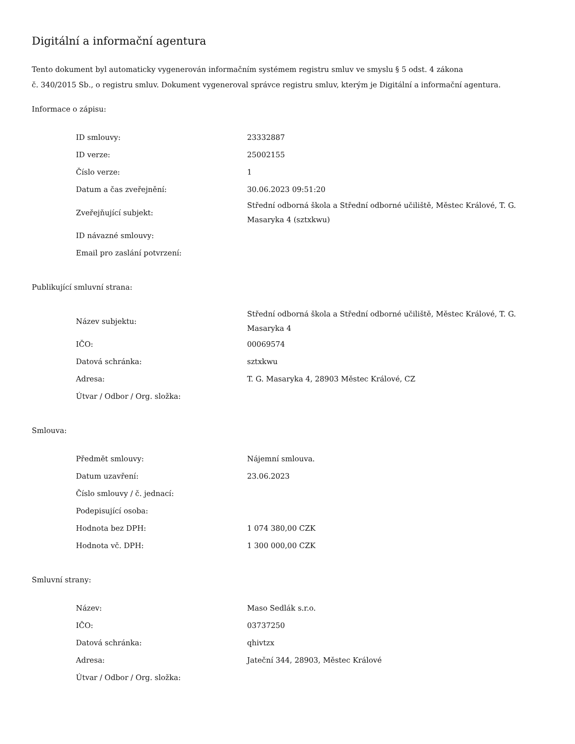Digitální a informační agentura
Tento dokument byl automaticky vygenerován informačním systémem registru smluv ve smyslu § 5 odst. 4 zákona
č. 340/2015 Sb., o registru smluv. Dokument vygeneroval správce registru smluv, kterým je Digitální a informační agentura.
Informace o zápisu:
| ID smlouvy: | 23332887 |
| ID verze: | 25002155 |
| Číslo verze: | 1 |
| Datum a čas zveřejnění: | 30.06.2023 09:51:20 |
| Zveřejňující subjekt: | Střední odborná škola a Střední odborné učiliště, Městec Králové, T. G. Masaryka 4 (sztxkwu) |
| ID návazné smlouvy: | |
| Email pro zaslání potvrzení: | |
Publikující smluvní strana:
| Název subjektu: | Střední odborná škola a Střední odborné učiliště, Městec Králové, T. G. Masaryka 4 |
| IČO: | 00069574 |
| Datová schránka: | sztxkwu |
| Adresa: | T. G. Masaryka 4, 28903 Městec Králové, CZ |
| Útvar / Odbor / Org. složka: | |
Smlouva:
| Předmět smlouvy: | Nájemní smlouva. |
| Datum uzavření: | 23.06.2023 |
| Číslo smlouvy / č. jednací: | |
| Podepisující osoba: | |
| Hodnota bez DPH: | 1 074 380,00 CZK |
| Hodnota vč. DPH: | 1 300 000,00 CZK |
Smluvní strany:
| Název: | Maso Sedlák s.r.o. |
| IČO: | 03737250 |
| Datová schránka: | qhivtzx |
| Adresa: | Jateční 344, 28903, Městec Králové |
| Útvar / Odbor / Org. složka: | |